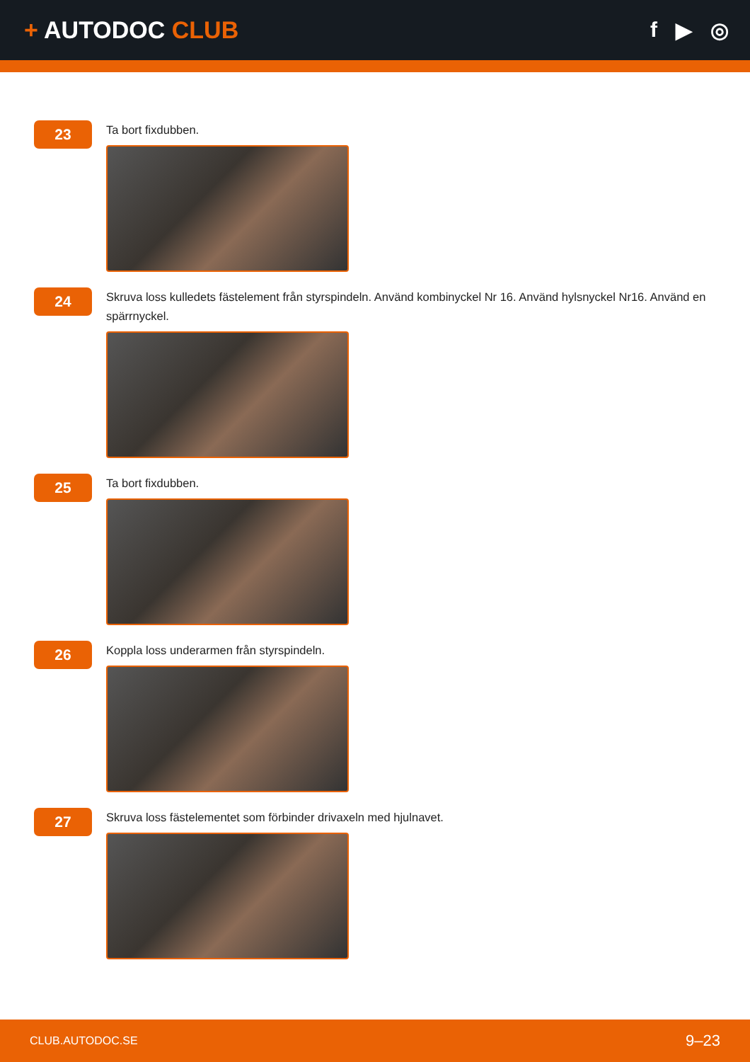+ AUTODOC CLUB f ▶ ◎
23
Ta bort fixdubben.
24
Skruva loss kulledets fästelement från styrspindeln. Använd kombinyckel Nr 16. Använd hylsnyckel Nr16. Använd en spärrnyckel.
25
Ta bort fixdubben.
26
Koppla loss underarmen från styrspindeln.
27
Skruva loss fästelementet som förbinder drivaxeln med hjulnavet.
CLUB.AUTODOC.SE 9–23